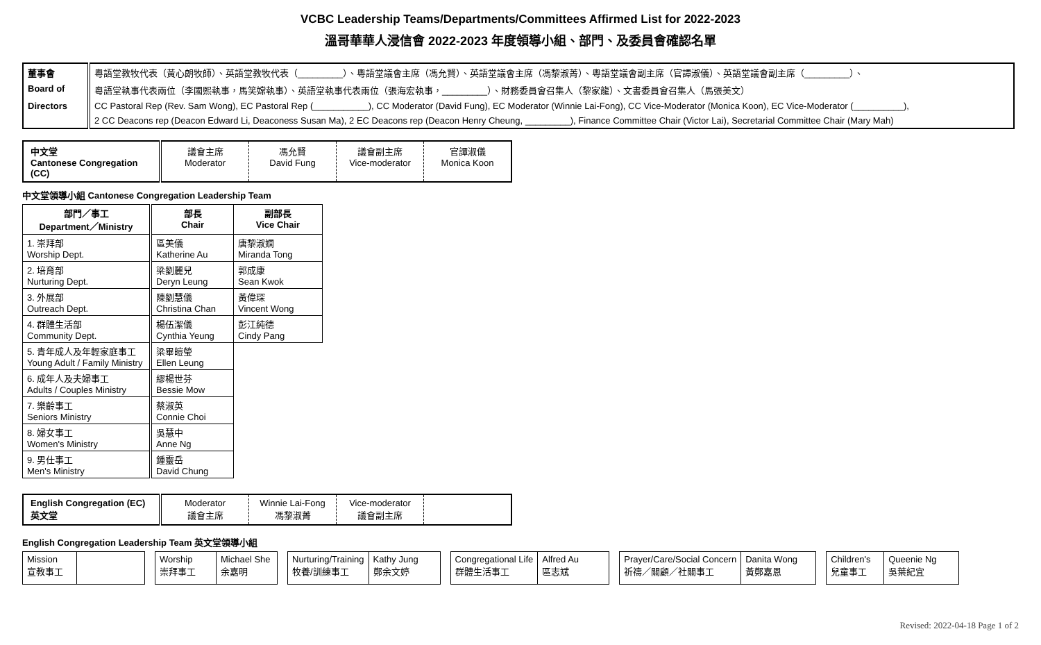VCBC Leadership Teams/Departments/Committees Affirmed List for 2022-2023
溫哥華華人浸信會 2022-2023 年度領導小組、部門、及委員會確認名單
| 董事會 | 粵語堂教牧代表（黃心朗牧師）、英語堂教牧代表（_________）、粵語堂議會主席（馮允賢）、英語堂議會主席（馮黎淑菁）、粵語堂議會副主席（官譚淑儀）、英語堂議會副主席（_________）、 |
| Board of | 粵語堂執事代表兩位（李國熙執事，馬笑嫦執事）、英語堂執事代表兩位（張海宏執事，_________）、財務委員會召集人（黎家龍）、文書委員會召集人（馬張美文） |
| Directors | CC Pastoral Rep (Rev. Sam Wong), EC Pastoral Rep (___________), CC Moderator (David Fung), EC Moderator (Winnie Lai-Fong), CC Vice-Moderator (Monica Koon), EC Vice-Moderator (__________), |
| | 2 CC Deacons rep (Deacon Edward Li, Deaconess Susan Ma), 2 EC Deacons rep (Deacon Henry Cheung, _________), Finance Committee Chair (Victor Lai), Secretarial Committee Chair (Mary Mah) |
| 中文堂 Cantonese Congregation (CC) | 議會主席 Moderator | 馮允賢 David Fung | 議會副主席 Vice-moderator | 官譚淑儀 Monica Koon |
中文堂領導小組 Cantonese Congregation Leadership Team
| 部門／事工 Department／Ministry | 部長 Chair | 副部長 Vice Chair |
| --- | --- | --- |
| 1. 崇拜部 Worship Dept. | 區美儀 Katherine Au | 唐黎淑嫻 Miranda Tong |
| 2. 培育部 Nurturing Dept. | 梁劉麗兒 Deryn Leung | 郭成康 Sean Kwok |
| 3. 外展部 Outreach Dept. | 陳劉慧儀 Christina Chan | 黃偉琛 Vincent Wong |
| 4. 群體生活部 Community Dept. | 楊伍潔儀 Cynthia Yeung | 彭江純德 Cindy Pang |
| 5. 青年成人及年輕家庭事工 Young Adult / Family Ministry | 梁畢皚瑩 Ellen Leung | |
| 6. 成年人及夫婦事工 Adults / Couples Ministry | 繆楊世芬 Bessie Mow | |
| 7. 樂齡事工 Seniors Ministry | 蔡淑英 Connie Choi | |
| 8. 婦女事工 Women's Ministry | 吳慧中 Anne Ng | |
| 9. 男仕事工 Men's Ministry | 鍾靈岳 David Chung | |
| English Congregation (EC) 英文堂 | Moderator 議會主席 | Winnie Lai-Fong 馮黎淑菁 | Vice-moderator 議會副主席 | |
English Congregation Leadership Team 英文堂領導小組
| Mission 宣教事工 | |
| Worship 崇拜事工 | Michael She 余嘉明 |
| Nurturing/Training 牧養/訓練事工 | Kathy Jung 鄭余文婷 |
| Congregational Life 群體生活事工 | Alfred Au 區志斌 |
| Prayer/Care/Social Concern 祈禱／關顧／社關事工 | Danita Wong 黃鄭嘉恩 |
| Children's 兒童事工 | Queenie Ng 吳葉紀宜 |
Revised: 2022-04-18 Page 1 of 2